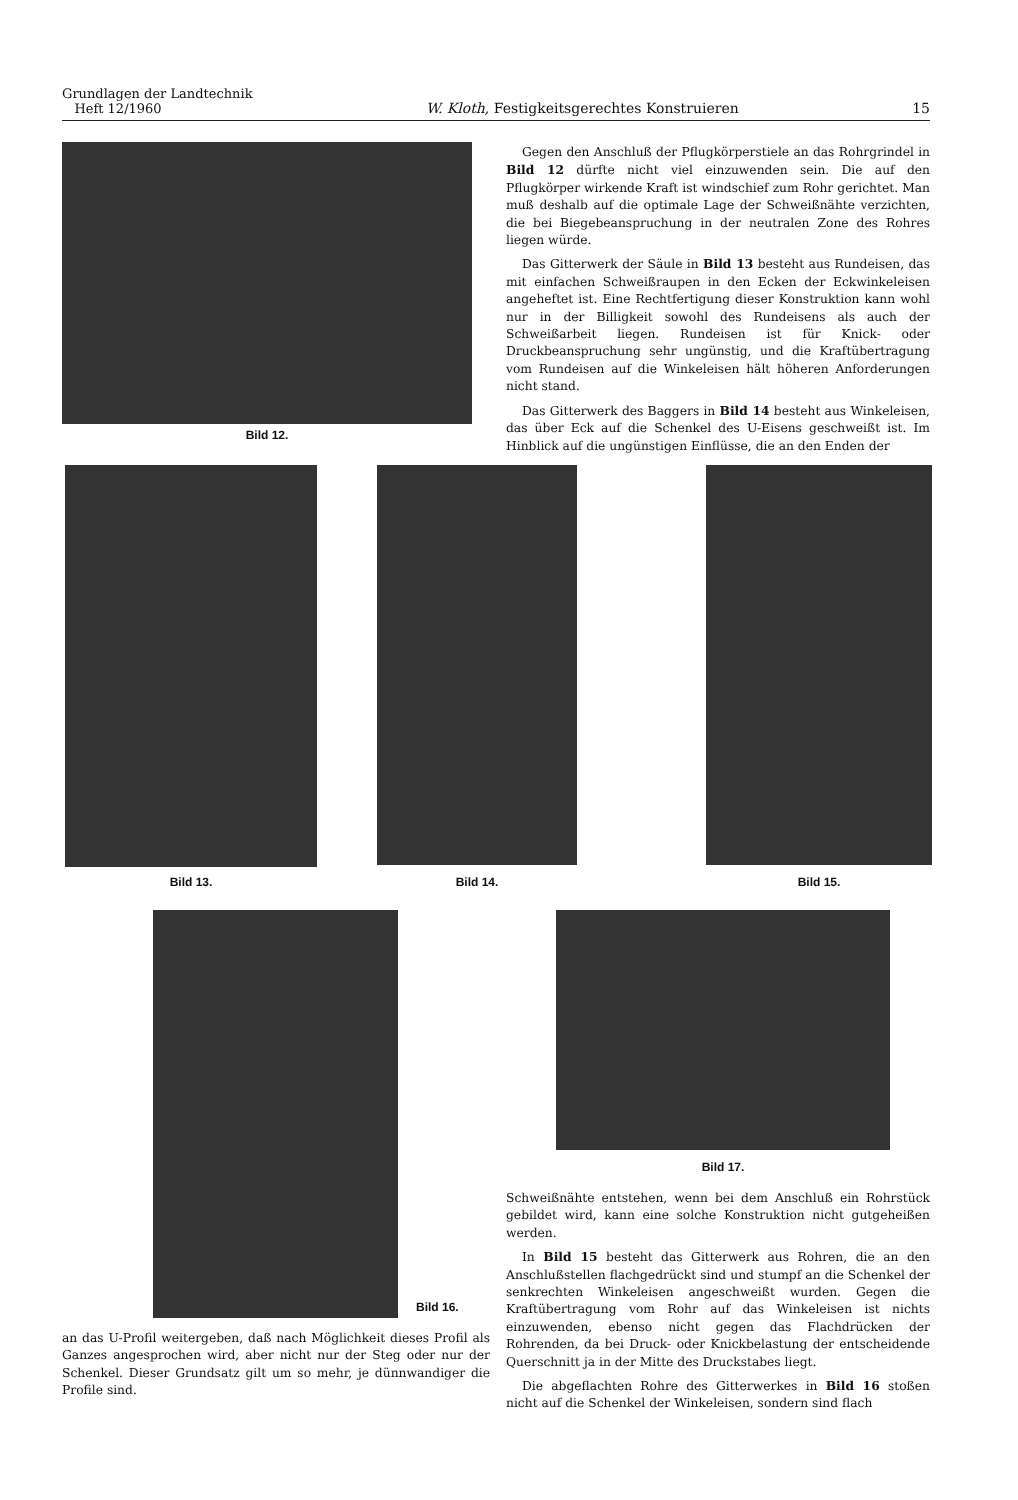Grundlagen der Landtechnik
Heft 12/1960
W. Kloth, Festigkeitsgerechtes Konstruieren
15
Bild 12.
Gegen den Anschluß der Pflugkörperstiele an das Rohrgrindel in Bild 12 dürfte nicht viel einzuwenden sein. Die auf den Pflugkörper wirkende Kraft ist windschief zum Rohr gerichtet. Man muß deshalb auf die optimale Lage der Schweißnähte verzichten, die bei Biegebeanspruchung in der neutralen Zone des Rohres liegen würde.
Das Gitterwerk der Säule in Bild 13 besteht aus Rundeisen, das mit einfachen Schweißraupen in den Ecken der Eckwinkeleisen angeheftet ist. Eine Rechtfertigung dieser Konstruktion kann wohl nur in der Billigkeit sowohl des Rundeisens als auch der Schweißarbeit liegen. Rundeisen ist für Knick- oder Druckbeanspruchung sehr ungünstig, und die Kraftübertragung vom Rundeisen auf die Winkeleisen hält höheren Anforderungen nicht stand.
Das Gitterwerk des Baggers in Bild 14 besteht aus Winkeleisen, das über Eck auf die Schenkel des U-Eisens geschweißt ist. Im Hinblick auf die ungünstigen Einflüsse, die an den Enden der
Bild 13. Bild 14. Bild 15.
Bild 16. Bild 17.
an das U-Profil weitergeben, daß nach Möglichkeit dieses Profil als Ganzes angesprochen wird, aber nicht nur der Steg oder nur der Schenkel. Dieser Grundsatz gilt um so mehr, je dünnwandiger die Profile sind.
Schweißnähte entstehen, wenn bei dem Anschluß ein Rohrstück gebildet wird, kann eine solche Konstruktion nicht gutgeheißen werden.
In Bild 15 besteht das Gitterwerk aus Rohren, die an den Anschlußstellen flachgedrückt sind und stumpf an die Schenkel der senkrechten Winkeleisen angeschweißt wurden. Gegen die Kraftübertragung vom Rohr auf das Winkeleisen ist nichts einzuwenden, ebenso nicht gegen das Flachdrücken der Rohrenden, da bei Druck- oder Knickbelastung der entscheidende Querschnitt ja in der Mitte des Druckstabes liegt.
Die abgeflachten Rohre des Gitterwerkes in Bild 16 stoßen nicht auf die Schenkel der Winkeleisen, sondern sind flach